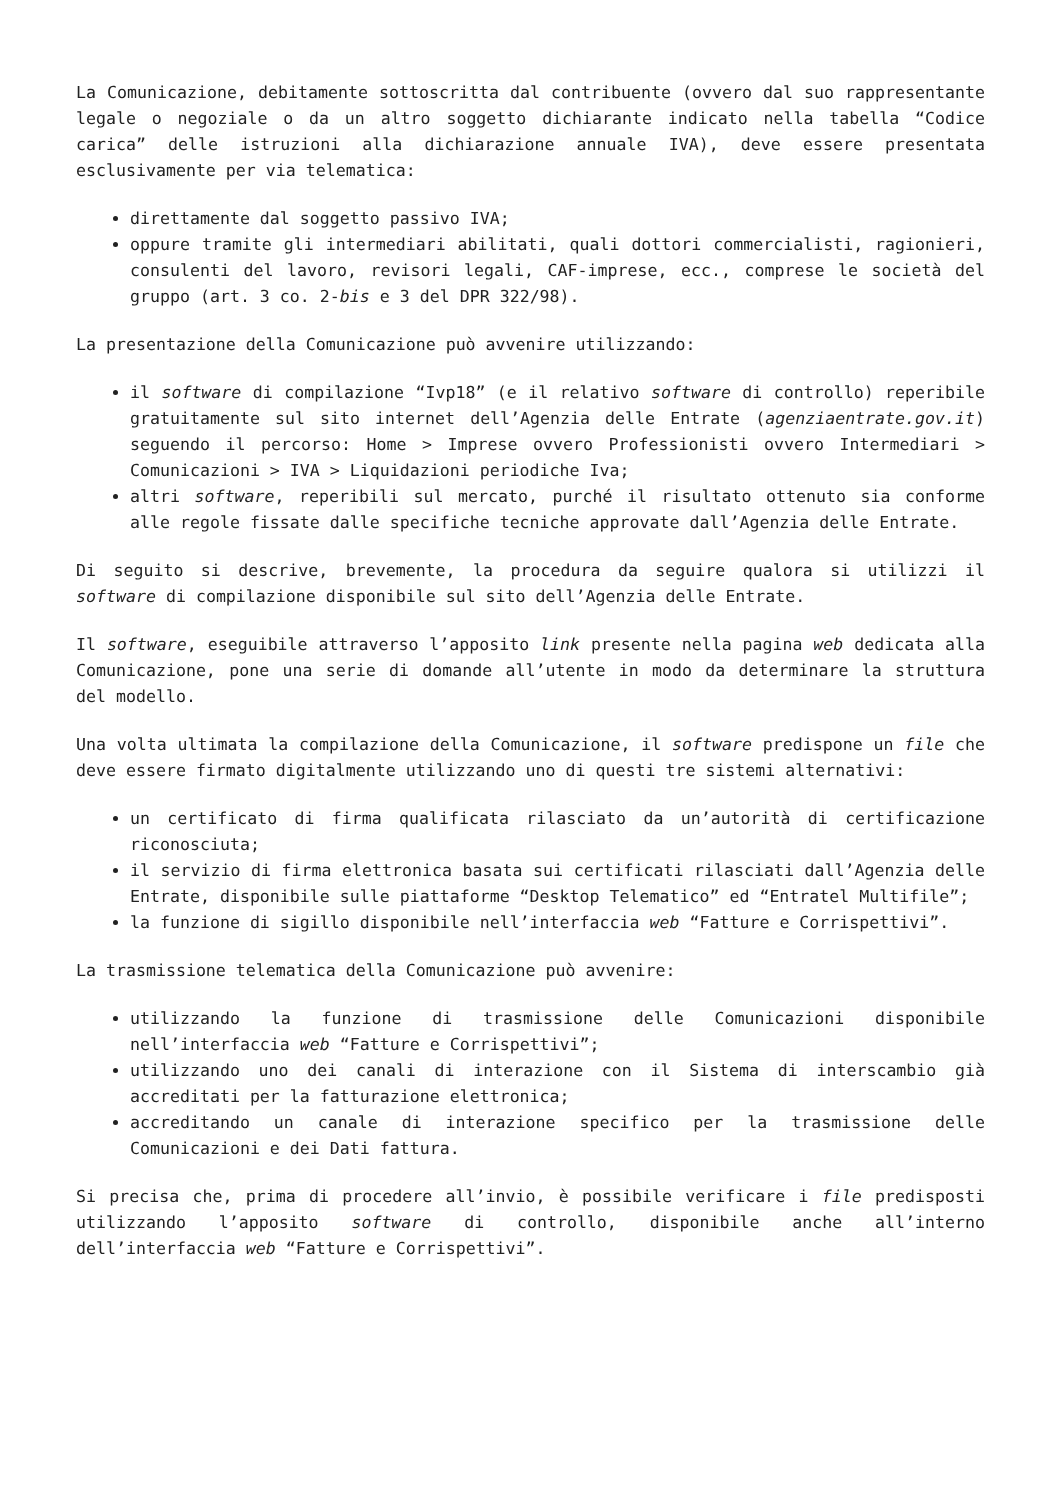La Comunicazione, debitamente sottoscritta dal contribuente (ovvero dal suo rappresentante legale o negoziale o da un altro soggetto dichiarante indicato nella tabella “Codice carica” delle istruzioni alla dichiarazione annuale IVA), deve essere presentata esclusivamente per via telematica:
direttamente dal soggetto passivo IVA;
oppure tramite gli intermediari abilitati, quali dottori commercialisti, ragionieri, consulenti del lavoro, revisori legali, CAF-imprese, ecc., comprese le società del gruppo (art. 3 co. 2-bis e 3 del DPR 322/98).
La presentazione della Comunicazione può avvenire utilizzando:
il software di compilazione “Ivp18” (e il relativo software di controllo) reperibile gratuitamente sul sito internet dell’Agenzia delle Entrate (agenziaentrate.gov.it) seguendo il percorso: Home > Imprese ovvero Professionisti ovvero Intermediari > Comunicazioni > IVA > Liquidazioni periodiche Iva;
altri software, reperibili sul mercato, purché il risultato ottenuto sia conforme alle regole fissate dalle specifiche tecniche approvate dall’Agenzia delle Entrate.
Di seguito si descrive, brevemente, la procedura da seguire qualora si utilizzi il software di compilazione disponibile sul sito dell’Agenzia delle Entrate.
Il software, eseguibile attraverso l’apposito link presente nella pagina web dedicata alla Comunicazione, pone una serie di domande all’utente in modo da determinare la struttura del modello.
Una volta ultimata la compilazione della Comunicazione, il software predispone un file che deve essere firmato digitalmente utilizzando uno di questi tre sistemi alternativi:
un certificato di firma qualificata rilasciato da un’autorità di certificazione riconosciuta;
il servizio di firma elettronica basata sui certificati rilasciati dall’Agenzia delle Entrate, disponibile sulle piattaforme “Desktop Telematico” ed “Entratel Multifile”;
la funzione di sigillo disponibile nell’interfaccia web “Fatture e Corrispettivi”.
La trasmissione telematica della Comunicazione può avvenire:
utilizzando la funzione di trasmissione delle Comunicazioni disponibile nell’interfaccia web “Fatture e Corrispettivi”;
utilizzando uno dei canali di interazione con il Sistema di interscambio già accreditati per la fatturazione elettronica;
accreditando un canale di interazione specifico per la trasmissione delle Comunicazioni e dei Dati fattura.
Si precisa che, prima di procedere all’invio, è possibile verificare i file predisposti utilizzando l’apposito software di controllo, disponibile anche all’interno dell’interfaccia web “Fatture e Corrispettivi”.